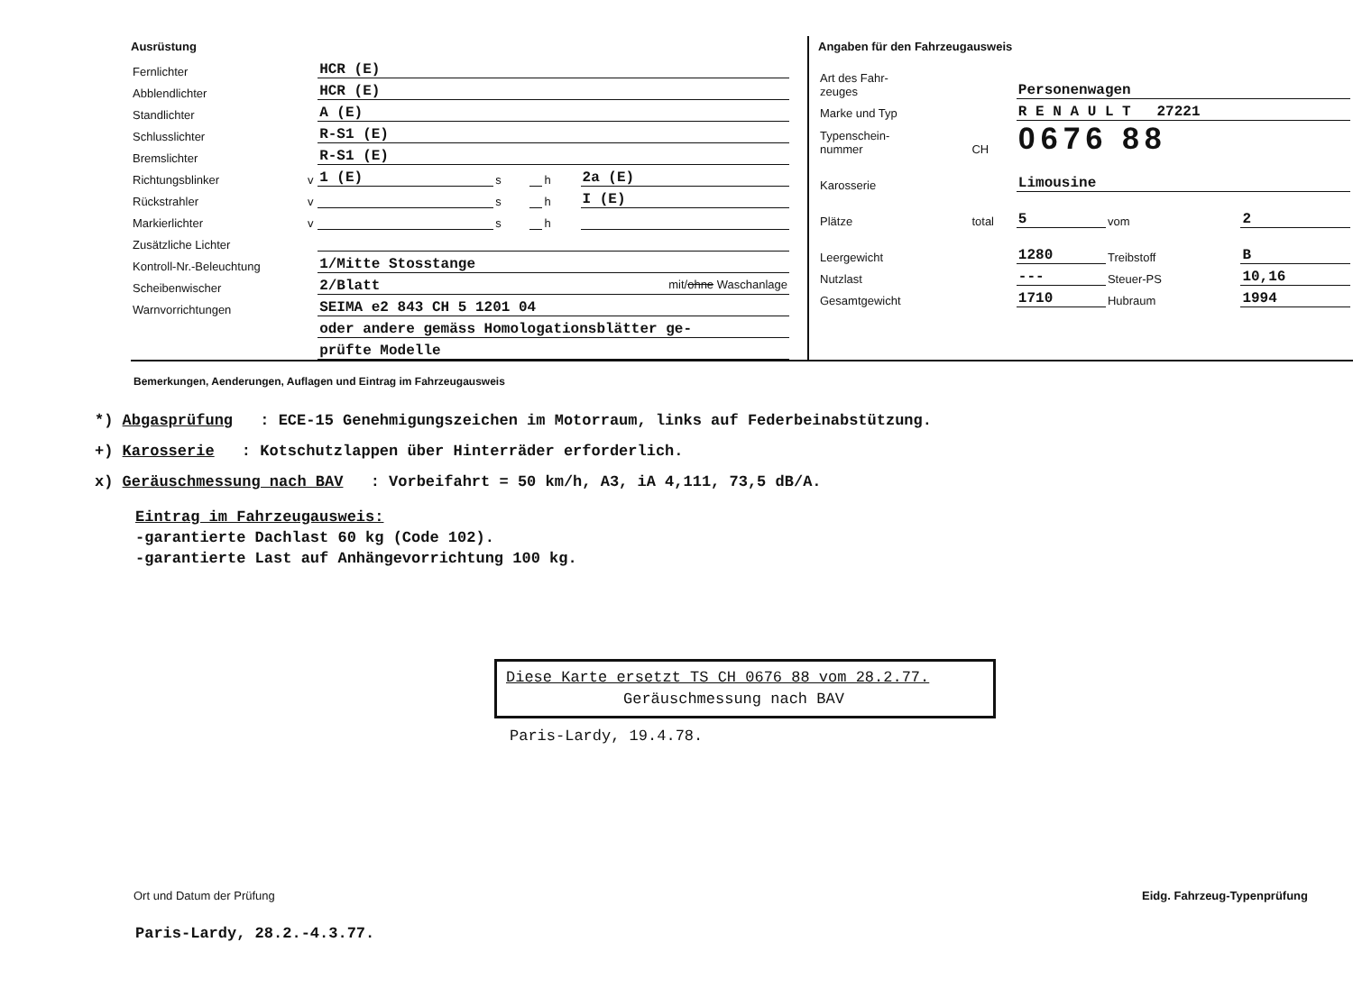Ausrüstung
| Fernlichter | | HCR (E) | | | | |
| Abblendlichter | | HCR (E) | | | | |
| Standlichter | | A (E) | | | | |
| Schlusslichter | | R-S1 (E) | | | | |
| Bremslichter | | R-S1 (E) | | | | |
| Richtungsblinker | v | 1 (E) | s | | h | 2a (E) |
| Rückstrahler | v | | s | | h | I (E) |
| Markierlichter | v | | s | | h | |
| Zusätzliche Lichter | | | | | | |
| Kontroll-Nr.-Beleuchtung | | 1/Mitte Stosstange | | | | |
| Scheibenwischer | | 2/Blatt mit/ ohne Waschanlage | | | | |
| Warnvorrichtungen | | SEIMA e2 843 CH 5 1201 04 | | | | |
| | | oder andere gemäss Homologationsblätter ge- | | | | |
| | | prüfte Modelle | | | | |
Angaben für den Fahrzeugausweis
| Art des Fahr- zeuges | | Personenwagen | | |
| Marke und Typ | | R E N A U L T 27221 | | |
| Typenschein- nummer | CH | 0676 88 | | |
| Karosserie | | Limousine | | |
| Plätze | total | 5 | vom | 2 |
| Leergewicht | | 1280 | Treibstoff | B |
| Nutzlast | | --- | Steuer-PS | 10,16 |
| Gesamtgewicht | | 1710 | Hubraum | 1994 |
Bemerkungen, Aenderungen, Auflagen und Eintrag im Fahrzeugausweis
*) Abgasprüfung : ECE-15 Genehmigungszeichen im Motorraum, links auf Federbeinabstützung.
+) Karosserie : Kotschutzlappen über Hinterräder erforderlich.
x) Geräuschmessung nach BAV : Vorbeifahrt = 50 km/h, A3, iA 4,111, 73,5 dB/A.
Eintrag im Fahrzeugausweis:
-garantierte Dachlast 60 kg (Code 102).
-garantierte Last auf Anhängevorrichtung 100 kg.
Diese Karte ersetzt TS CH 0676 88 vom 28.2.77.
Geräuschmessung nach BAV
Paris-Lardy, 19.4.78.
Ort und Datum der Prüfung Eidg. Fahrzeug-Typenprüfung
Paris-Lardy, 28.2.-4.3.77.